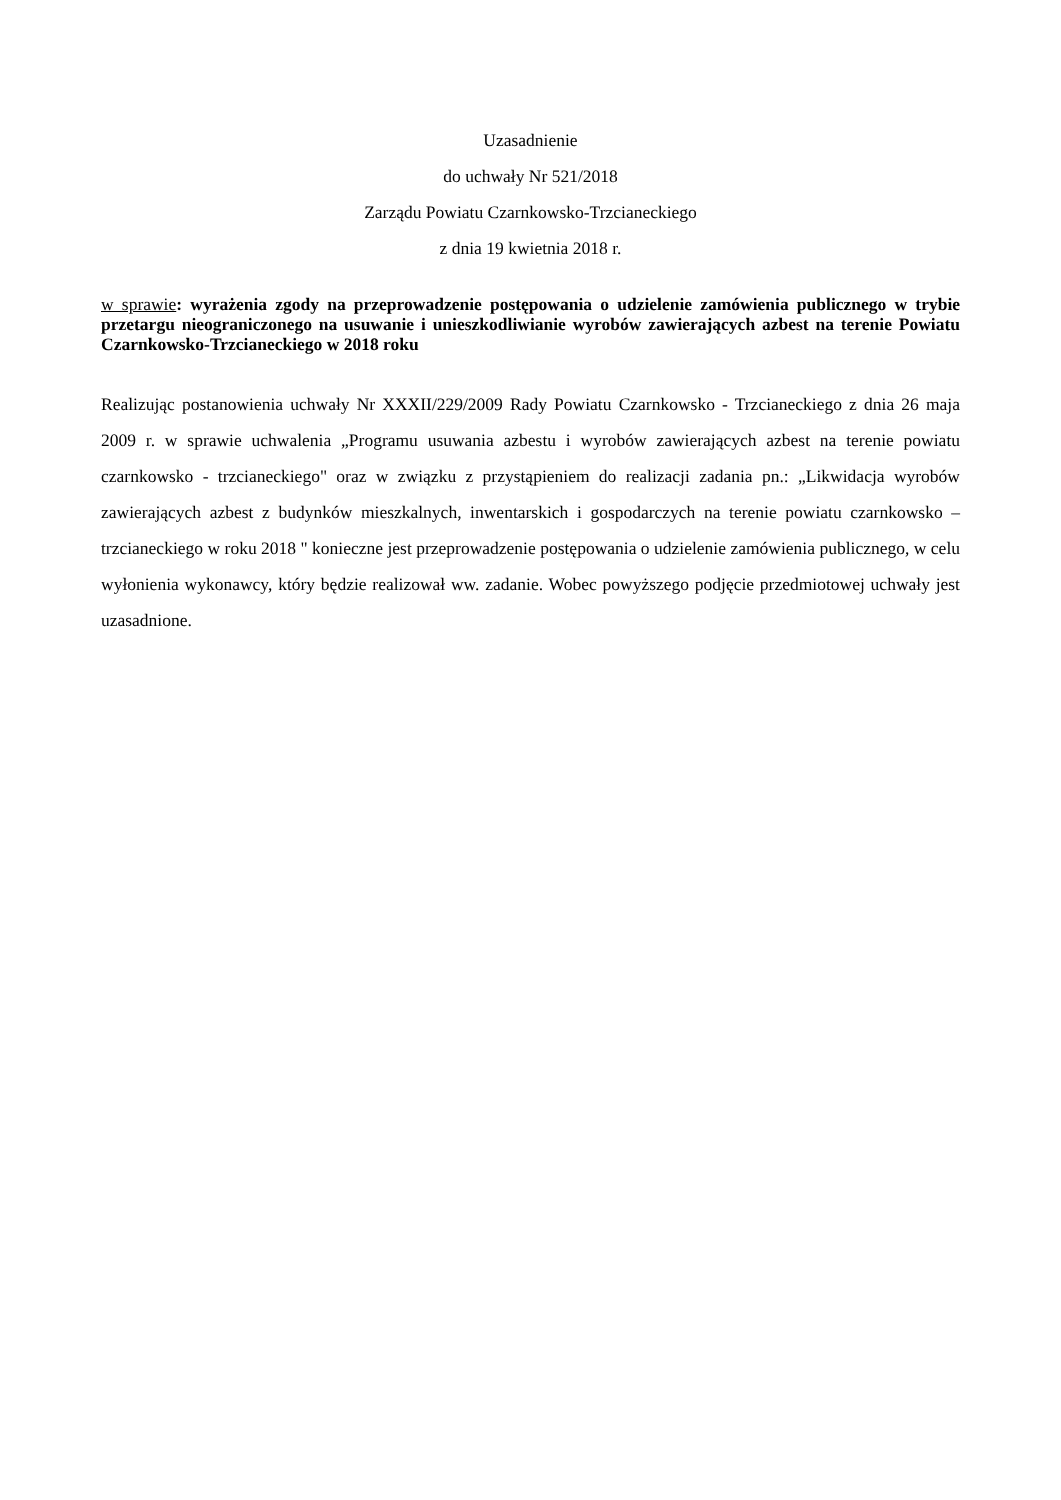Uzasadnienie
do uchwały Nr 521/2018
Zarządu Powiatu Czarnkowsko-Trzcianeckiego
z dnia 19 kwietnia 2018 r.
w sprawie: wyrażenia zgody na przeprowadzenie postępowania o udzielenie zamówienia publicznego w trybie przetargu nieograniczonego na usuwanie i unieszkodliwianie wyrobów zawierających azbest na terenie Powiatu Czarnkowsko-Trzcianeckiego w 2018 roku
Realizując postanowienia uchwały Nr XXXII/229/2009 Rady Powiatu Czarnkowsko - Trzcianeckiego z dnia 26 maja 2009 r. w sprawie uchwalenia „Programu usuwania azbestu i wyrobów zawierających azbest na terenie powiatu czarnkowsko - trzcianeckiego" oraz w związku z przystąpieniem do realizacji zadania pn.: „Likwidacja wyrobów zawierających azbest z budynków mieszkalnych, inwentarskich i gospodarczych na terenie powiatu czarnkowsko – trzcianeckiego w roku 2018 " konieczne jest przeprowadzenie postępowania o udzielenie zamówienia publicznego, w celu wyłonienia wykonawcy, który będzie realizował ww. zadanie. Wobec powyższego podjęcie przedmiotowej uchwały jest uzasadnione.